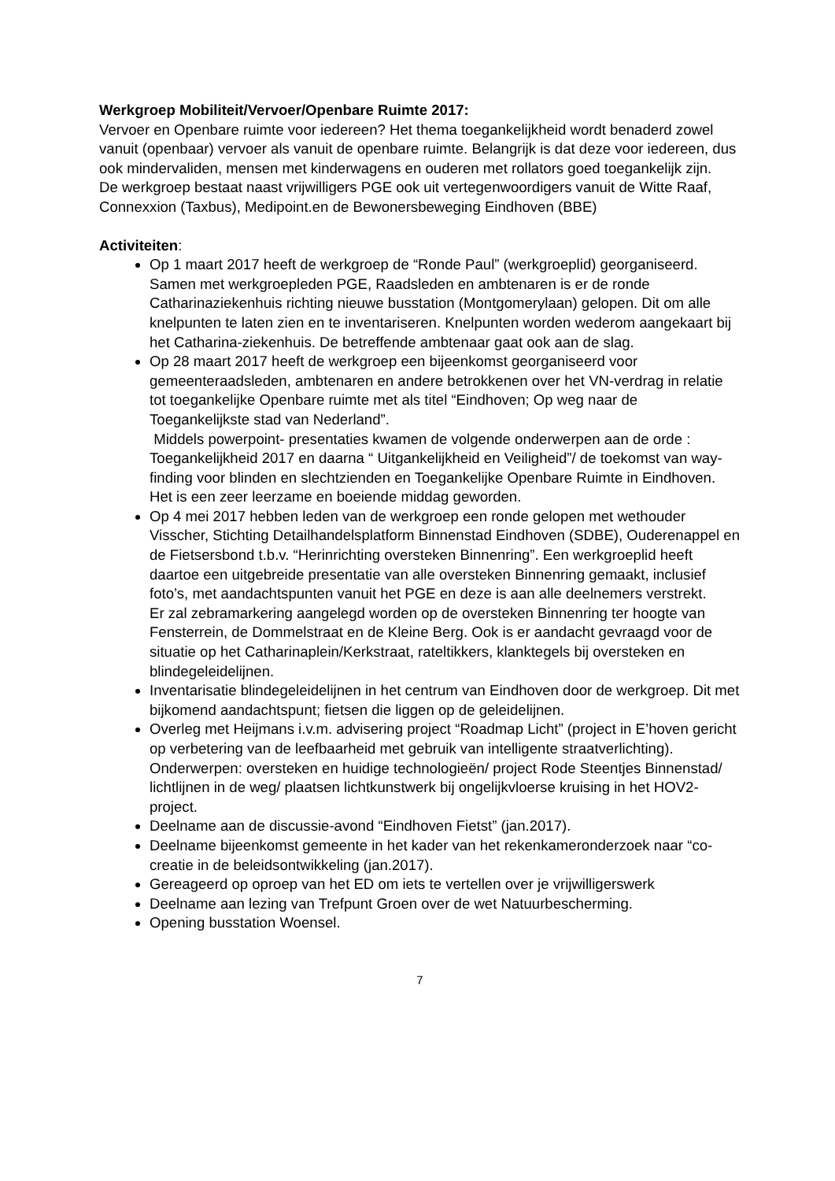Werkgroep Mobiliteit/Vervoer/Openbare Ruimte 2017:
Vervoer en Openbare ruimte voor iedereen? Het thema toegankelijkheid wordt benaderd zowel vanuit (openbaar) vervoer als vanuit de openbare ruimte. Belangrijk is dat deze voor iedereen, dus ook mindervaliden, mensen met kinderwagens en ouderen met rollators goed toegankelijk zijn.
De werkgroep bestaat naast vrijwilligers PGE ook uit vertegenwoordigers vanuit de Witte Raaf, Connexxion (Taxbus), Medipoint.en de Bewonersbeweging Eindhoven (BBE)
Activiteiten:
Op 1 maart 2017 heeft de werkgroep de “Ronde Paul” (werkgroeplid) georganiseerd. Samen met werkgroepleden PGE, Raadsleden en ambtenaren is er de ronde Catharinaziekenhuis richting nieuwe busstation (Montgomerylaan) gelopen. Dit om alle knelpunten te laten zien en te inventariseren. Knelpunten worden wederom aangekaart bij het Catharina-ziekenhuis. De betreffende ambtenaar gaat ook aan de slag.
Op 28 maart 2017 heeft de werkgroep een bijeenkomst georganiseerd voor gemeenteraadsleden, ambtenaren en andere betrokkenen over het VN-verdrag in relatie tot toegankelijke Openbare ruimte met als titel “Eindhoven; Op weg naar de Toegankelijkste stad van Nederland”.
Middels powerpoint- presentaties kwamen de volgende onderwerpen aan de orde : Toegankelijkheid 2017 en daarna “ Uitgankelijkheid en Veiligheid”/ de toekomst van way-finding voor blinden en slechtzienden en Toegankelijke Openbare Ruimte in Eindhoven. Het is een zeer leerzame en boeiende middag geworden.
Op 4 mei 2017 hebben leden van de werkgroep een ronde gelopen met wethouder Visscher, Stichting Detailhandelsplatform Binnenstad Eindhoven (SDBE), Ouderenappel en de Fietsersbond t.b.v. “Herinrichting oversteken Binnenring”. Een werkgroeplid heeft daartoe een uitgebreide presentatie van alle oversteken Binnenring gemaakt, inclusief foto’s, met aandachtspunten vanuit het PGE en deze is aan alle deelnemers verstrekt.
Er zal zebramarkering aangelegd worden op de oversteken Binnenring ter hoogte van Fensterrein, de Dommelstraat en de Kleine Berg. Ook is er aandacht gevraagd voor de situatie op het Catharinaplein/Kerkstraat, rateltikkers, klanktegels bij oversteken en blindegeleidelijnen.
Inventarisatie blindegeleidelijnen in het centrum van Eindhoven door de werkgroep. Dit met bijkomend aandachtspunt; fietsen die liggen op de geleidelijnen.
Overleg met Heijmans i.v.m. advisering project “Roadmap Licht” (project in E’hoven gericht op verbetering van de leefbaarheid met gebruik van intelligente straatverlichting). Onderwerpen: oversteken en huidige technologieën/ project Rode Steentjes Binnenstad/ lichtlijnen in de weg/ plaatsen lichtkunstwerk bij ongelijkvloerse kruising in het HOV2-project.
Deelname aan de discussie-avond “Eindhoven Fietst” (jan.2017).
Deelname bijeenkomst gemeente in het kader van het rekenkameronderzoek naar “co-creatie in de beleidsontwikkeling (jan.2017).
Gereageerd op oproep van het ED om iets te vertellen over je vrijwilligerswerk
Deelname aan lezing van Trefpunt Groen over de wet Natuurbescherming.
Opening busstation Woensel.
7